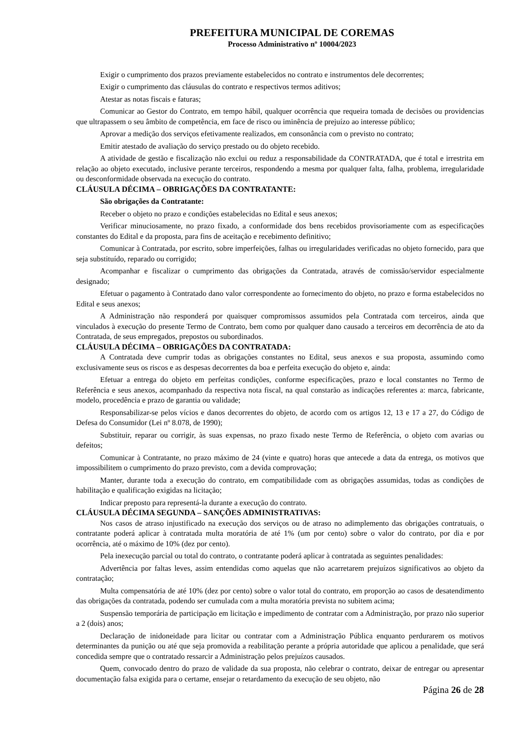PREFEITURA MUNICIPAL DE COREMAS
Processo Administrativo nº 10004/2023
Exigir o cumprimento dos prazos previamente estabelecidos no contrato e instrumentos dele decorrentes;
Exigir o cumprimento das cláusulas do contrato e respectivos termos aditivos;
Atestar as notas fiscais e faturas;
Comunicar ao Gestor do Contrato, em tempo hábil, qualquer ocorrência que requeira tomada de decisões ou providencias que ultrapassem o seu âmbito de competência, em face de risco ou iminência de prejuízo ao interesse público;
Aprovar a medição dos serviços efetivamente realizados, em consonância com o previsto no contrato;
Emitir atestado de avaliação do serviço prestado ou do objeto recebido.
A atividade de gestão e fiscalização não exclui ou reduz a responsabilidade da CONTRATADA, que é total e irrestrita em relação ao objeto executado, inclusive perante terceiros, respondendo a mesma por qualquer falta, falha, problema, irregularidade ou desconformidade observada na execução do contrato.
CLÁUSULA DÉCIMA – OBRIGAÇÕES DA CONTRATANTE:
São obrigações da Contratante:
Receber o objeto no prazo e condições estabelecidas no Edital e seus anexos;
Verificar minuciosamente, no prazo fixado, a conformidade dos bens recebidos provisoriamente com as especificações constantes do Edital e da proposta, para fins de aceitação e recebimento definitivo;
Comunicar à Contratada, por escrito, sobre imperfeições, falhas ou irregularidades verificadas no objeto fornecido, para que seja substituído, reparado ou corrigido;
Acompanhar e fiscalizar o cumprimento das obrigações da Contratada, através de comissão/servidor especialmente designado;
Efetuar o pagamento à Contratado dano valor correspondente ao fornecimento do objeto, no prazo e forma estabelecidos no Edital e seus anexos;
A Administração não responderá por quaisquer compromissos assumidos pela Contratada com terceiros, ainda que vinculados à execução do presente Termo de Contrato, bem como por qualquer dano causado a terceiros em decorrência de ato da Contratada, de seus empregados, prepostos ou subordinados.
CLÁUSULA DÉCIMA – OBRIGAÇÕES DA CONTRATADA:
A Contratada deve cumprir todas as obrigações constantes no Edital, seus anexos e sua proposta, assumindo como exclusivamente seus os riscos e as despesas decorrentes da boa e perfeita execução do objeto e, ainda:
Efetuar a entrega do objeto em perfeitas condições, conforme especificações, prazo e local constantes no Termo de Referência e seus anexos, acompanhado da respectiva nota fiscal, na qual constarão as indicações referentes a: marca, fabricante, modelo, procedência e prazo de garantia ou validade;
Responsabilizar-se pelos vícios e danos decorrentes do objeto, de acordo com os artigos 12, 13 e 17 a 27, do Código de Defesa do Consumidor (Lei nº 8.078, de 1990);
Substituir, reparar ou corrigir, às suas expensas, no prazo fixado neste Termo de Referência, o objeto com avarias ou defeitos;
Comunicar à Contratante, no prazo máximo de 24 (vinte e quatro) horas que antecede a data da entrega, os motivos que impossibilitem o cumprimento do prazo previsto, com a devida comprovação;
Manter, durante toda a execução do contrato, em compatibilidade com as obrigações assumidas, todas as condições de habilitação e qualificação exigidas na licitação;
Indicar preposto para representá-la durante a execução do contrato.
CLÁUSULA DÉCIMA SEGUNDA – SANÇÕES ADMINISTRATIVAS:
Nos casos de atraso injustificado na execução dos serviços ou de atraso no adimplemento das obrigações contratuais, o contratante poderá aplicar à contratada multa moratória de até 1% (um por cento) sobre o valor do contrato, por dia e por ocorrência, até o máximo de 10% (dez por cento).
Pela inexecução parcial ou total do contrato, o contratante poderá aplicar à contratada as seguintes penalidades:
Advertência por faltas leves, assim entendidas como aquelas que não acarretarem prejuízos significativos ao objeto da contratação;
Multa compensatória de até 10% (dez por cento) sobre o valor total do contrato, em proporção ao casos de desatendimento das obrigações da contratada, podendo ser cumulada com a multa moratória prevista no subitem acima;
Suspensão temporária de participação em licitação e impedimento de contratar com a Administração, por prazo não superior a 2 (dois) anos;
Declaração de inidoneidade para licitar ou contratar com a Administração Pública enquanto perdurarem os motivos determinantes da punição ou até que seja promovida a reabilitação perante a própria autoridade que aplicou a penalidade, que será concedida sempre que o contratado ressarcir a Administração pelos prejuízos causados.
Quem, convocado dentro do prazo de validade da sua proposta, não celebrar o contrato, deixar de entregar ou apresentar documentação falsa exigida para o certame, ensejar o retardamento da execução de seu objeto, não
Página 26 de 28